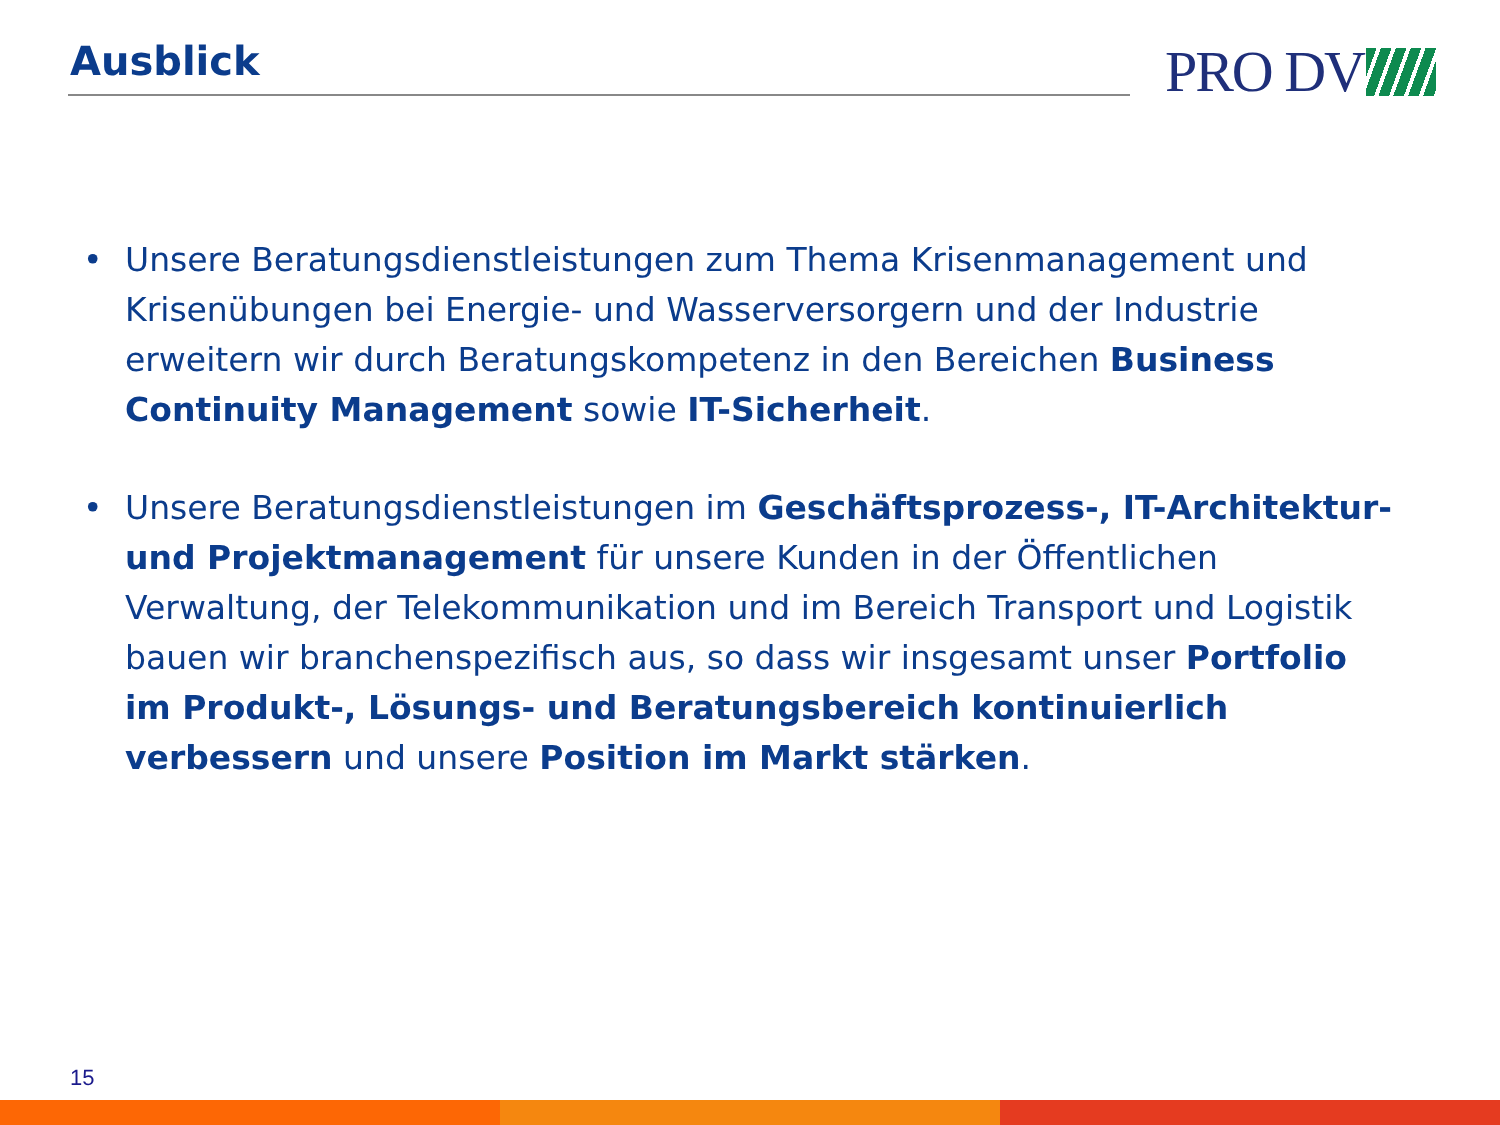Ausblick
PRO DV
• Unsere Beratungsdienstleistungen zum Thema Krisenmanagement und Krisenübungen bei Energie- und Wasserversorgern und der Industrie erweitern wir durch Beratungskompetenz in den Bereichen Business Continuity Management sowie IT-Sicherheit.
• Unsere Beratungsdienstleistungen im Geschäftsprozess-, IT-Architektur- und Projektmanagement für unsere Kunden in der Öffentlichen Verwaltung, der Telekommunikation und im Bereich Transport und Logistik bauen wir branchenspezifisch aus, so dass wir insgesamt unser Portfolio im Produkt-, Lösungs- und Beratungsbereich kontinuierlich verbessern und unsere Position im Markt stärken.
15